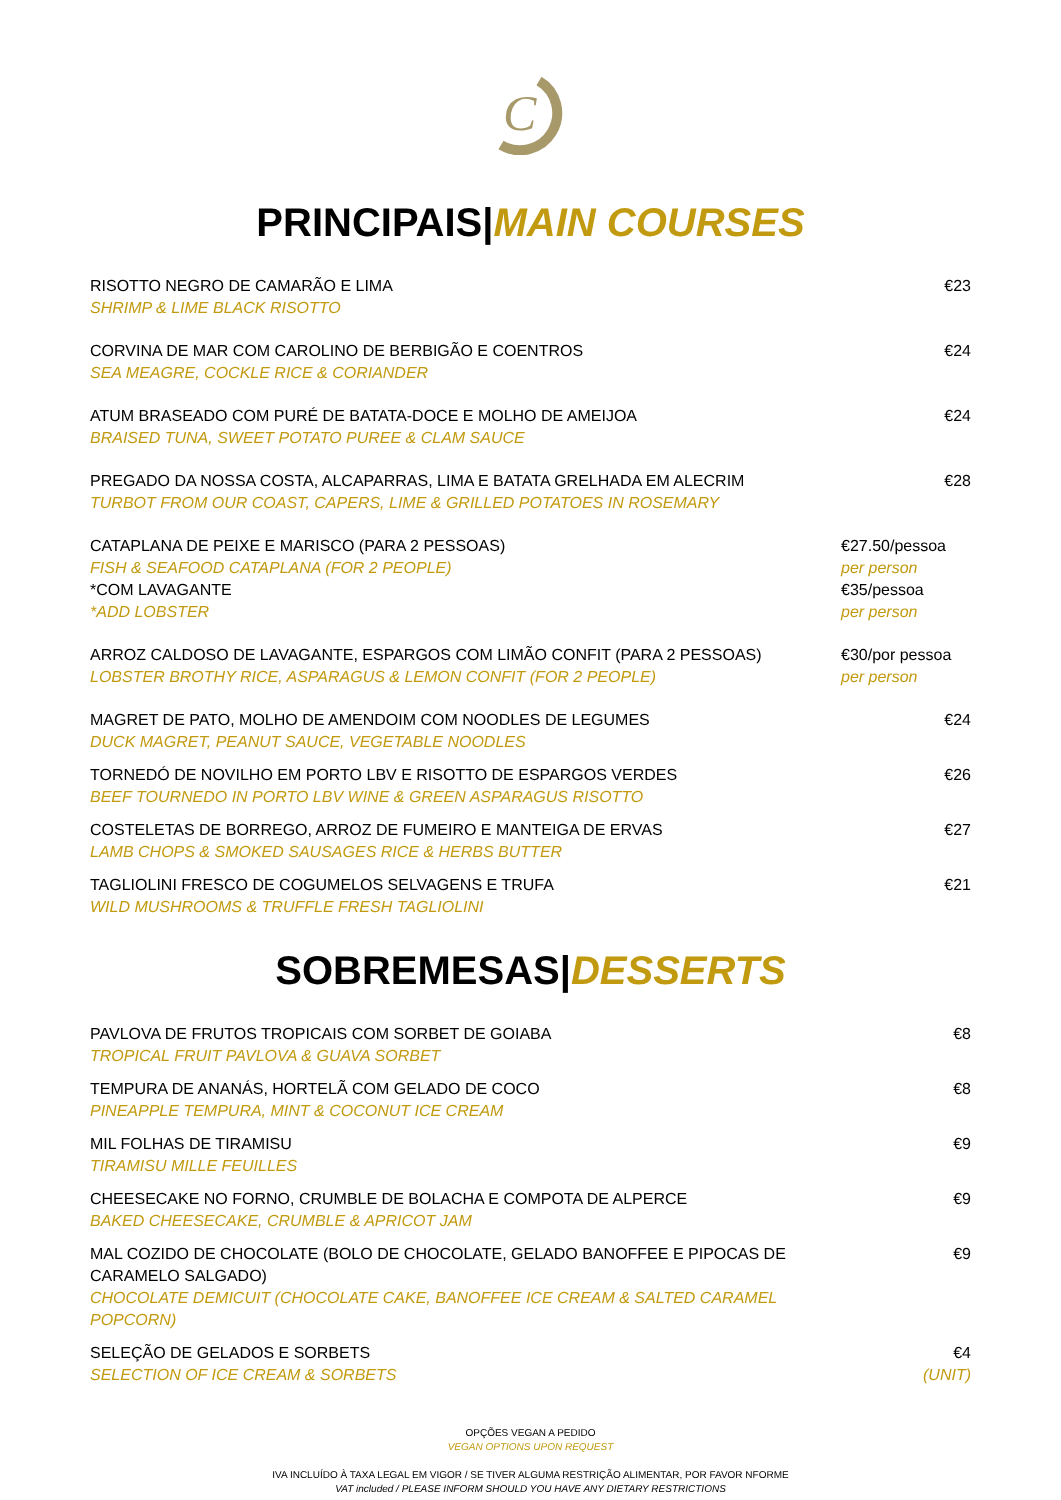C
PRINCIPAIS|MAIN COURSES
RISOTTO NEGRO DE CAMARÃO E LIMA
SHRIMP & LIME BLACK RISOTTO
€23
CORVINA DE MAR COM CAROLINO DE BERBIGÃO E COENTROS
SEA MEAGRE, COCKLE RICE & CORIANDER
€24
ATUM BRASEADO COM PURÉ DE BATATA-DOCE E MOLHO DE AMEIJOA
BRAISED TUNA, SWEET POTATO PUREE & CLAM SAUCE
€24
PREGADO DA NOSSA COSTA, ALCAPARRAS, LIMA E BATATA GRELHADA EM ALECRIM
TURBOT FROM OUR COAST, CAPERS, LIME & GRILLED POTATOES IN ROSEMARY
€28
CATAPLANA DE PEIXE E MARISCO (PARA 2 PESSOAS)
FISH & SEAFOOD CATAPLANA (FOR 2 PEOPLE)
*COM LAVAGANTE
*ADD LOBSTER
€27.50/pessoa
per person
€35/pessoa
per person
ARROZ CALDOSO DE LAVAGANTE, ESPARGOS COM LIMÃO CONFIT (PARA 2 PESSOAS)
LOBSTER BROTHY RICE, ASPARAGUS & LEMON CONFIT (FOR 2 PEOPLE)
€30/por pessoa
per person
MAGRET DE PATO, MOLHO DE AMENDOIM COM NOODLES DE LEGUMES
DUCK MAGRET, PEANUT SAUCE, VEGETABLE NOODLES
€24
TORNEDÓ DE NOVILHO EM PORTO LBV E RISOTTO DE ESPARGOS VERDES
BEEF TOURNEDO IN PORTO LBV WINE & GREEN ASPARAGUS RISOTTO
€26
COSTELETAS DE BORREGO, ARROZ DE FUMEIRO E MANTEIGA DE ERVAS
LAMB CHOPS & SMOKED SAUSAGES RICE & HERBS BUTTER
€27
TAGLIOLINI FRESCO DE COGUMELOS SELVAGENS E TRUFA
WILD MUSHROOMS & TRUFFLE FRESH TAGLIOLINI
€21
SOBREMESAS|DESSERTS
PAVLOVA DE FRUTOS TROPICAIS COM SORBET DE GOIABA
TROPICAL FRUIT PAVLOVA & GUAVA SORBET
€8
TEMPURA DE ANANÁS, HORTELÃ COM GELADO DE COCO
PINEAPPLE TEMPURA, MINT & COCONUT ICE CREAM
€8
MIL FOLHAS DE TIRAMISU
TIRAMISU MILLE FEUILLES
€9
CHEESECAKE NO FORNO, CRUMBLE DE BOLACHA E COMPOTA DE ALPERCE
BAKED CHEESECAKE, CRUMBLE & APRICOT JAM
€9
MAL COZIDO DE CHOCOLATE (BOLO DE CHOCOLATE, GELADO BANOFFEE E PIPOCAS DE CARAMELO SALGADO)
CHOCOLATE DEMICUIT (CHOCOLATE CAKE, BANOFFEE ICE CREAM & SALTED CARAMEL POPCORN)
€9
SELEÇÃO DE GELADOS E SORBETS
SELECTION OF ICE CREAM & SORBETS
€4
(UNIT)
OPÇÕES VEGAN A PEDIDO
VEGAN OPTIONS UPON REQUEST
IVA INCLUÍDO À TAXA LEGAL EM VIGOR / SE TIVER ALGUMA RESTRIÇÃO ALIMENTAR, POR FAVOR NFORME
VAT included / PLEASE INFORM SHOULD YOU HAVE ANY DIETARY RESTRICTIONS